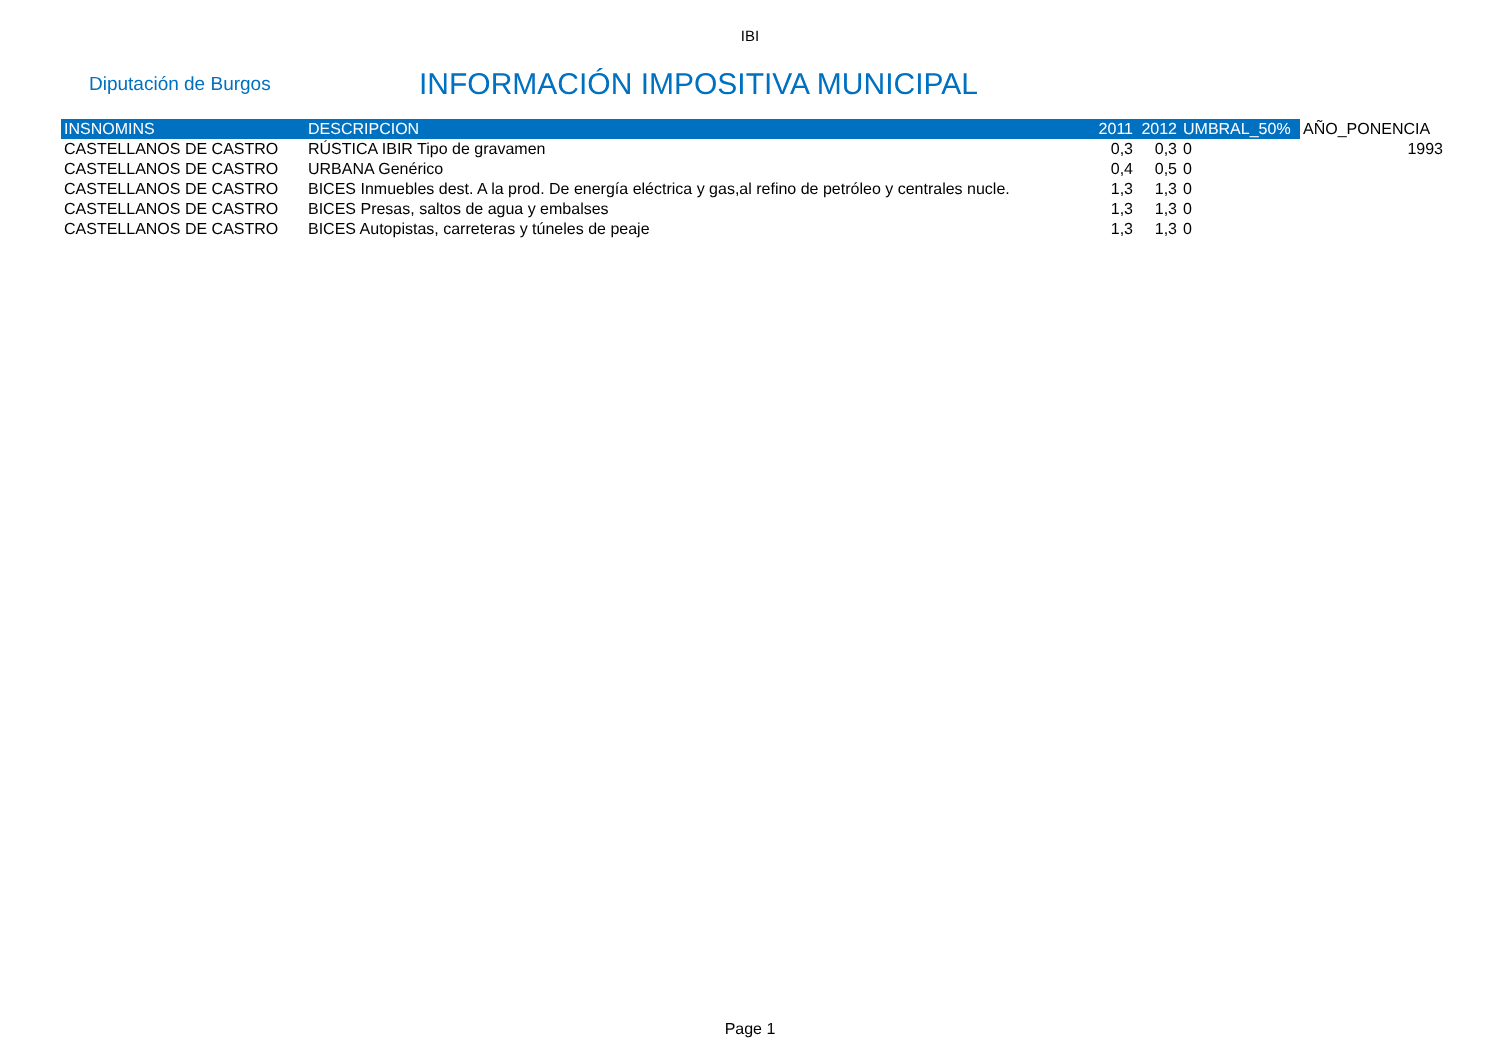IBI
Diputación de Burgos
INFORMACIÓN IMPOSITIVA MUNICIPAL
| INSNOMINS | DESCRIPCION | 2011 | 2012 | UMBRAL_50% | AÑO_PONENCIA |
| --- | --- | --- | --- | --- | --- |
| CASTELLANOS DE CASTRO | RÚSTICA IBIR Tipo de gravamen | 0,3 | 0,3 | 0 | 1993 |
| CASTELLANOS DE CASTRO | URBANA Genérico | 0,4 | 0,5 | 0 | |
| CASTELLANOS DE CASTRO | BICES Inmuebles dest. A la prod. De energía eléctrica y gas,al refino de petróleo y centrales nucle. | 1,3 | 1,3 | 0 | |
| CASTELLANOS DE CASTRO | BICES Presas, saltos de agua y embalses | 1,3 | 1,3 | 0 | |
| CASTELLANOS DE CASTRO | BICES Autopistas, carreteras y túneles de peaje | 1,3 | 1,3 | 0 | |
Page 1